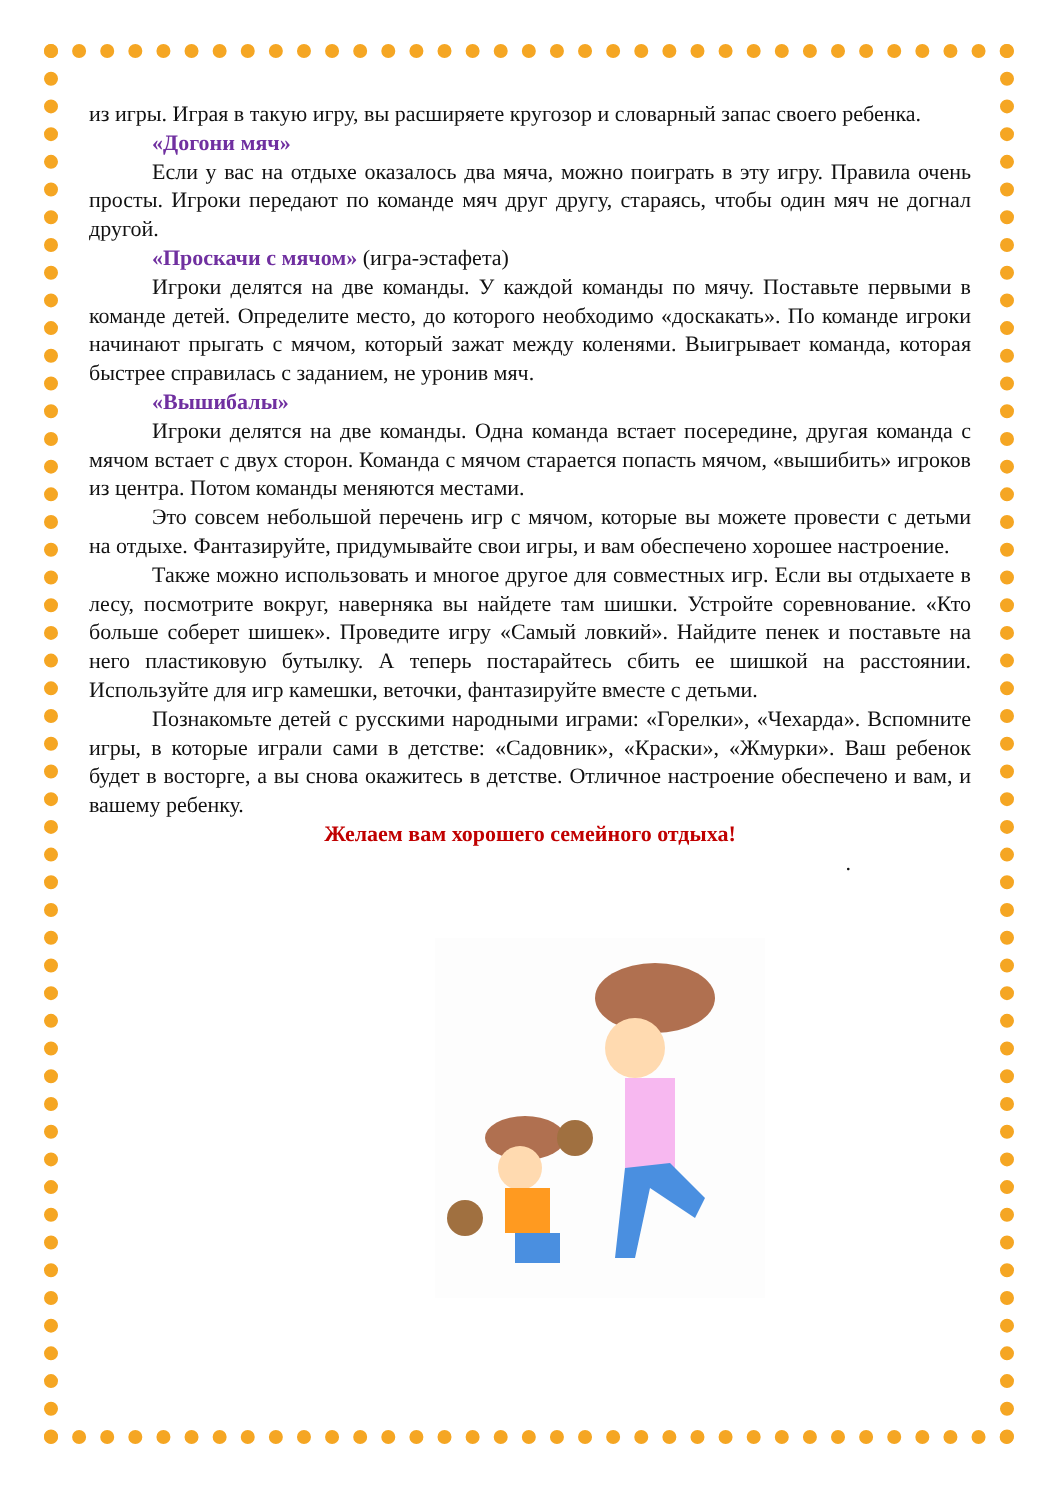из игры. Играя в такую игру, вы расширяете кругозор и словарный запас своего ребенка.
«Догони мяч»
Если у вас на отдыхе оказалось два мяча, можно поиграть в эту игру. Правила очень просты. Игроки передают по команде мяч друг другу, стараясь, чтобы один мяч не догнал другой.
«Проскачи с мячом» (игра-эстафета)
Игроки делятся на две команды. У каждой команды по мячу. Поставьте первыми в команде детей. Определите место, до которого необходимо «доскакать». По команде игроки начинают прыгать с мячом, который зажат между коленями. Выигрывает команда, которая быстрее справилась с заданием, не уронив мяч.
«Вышибалы»
Игроки делятся на две команды. Одна команда встает посередине, другая команда с мячом встает с двух сторон. Команда с мячом старается попасть мячом, «вышибить» игроков из центра. Потом команды меняются местами.
Это совсем небольшой перечень игр с мячом, которые вы можете провести с детьми на отдыхе. Фантазируйте, придумывайте свои игры, и вам обеспечено хорошее настроение.
Также можно использовать и многое другое для совместных игр. Если вы отдыхаете в лесу, посмотрите вокруг, наверняка вы найдете там шишки. Устройте соревнование. «Кто больше соберет шишек». Проведите игру «Самый ловкий». Найдите пенек и поставьте на него пластиковую бутылку. А теперь постарайтесь сбить ее шишкой на расстоянии. Используйте для игр камешки, веточки, фантазируйте вместе с детьми.
Познакомьте детей с русскими народными играми: «Горелки», «Чехарда». Вспомните игры, в которые играли сами в детстве: «Садовник», «Краски», «Жмурки». Ваш ребенок будет в восторге, а вы снова окажитесь в детстве. Отличное настроение обеспечено и вам, и вашему ребенку.
Желаем вам хорошего семейного отдыха!
.